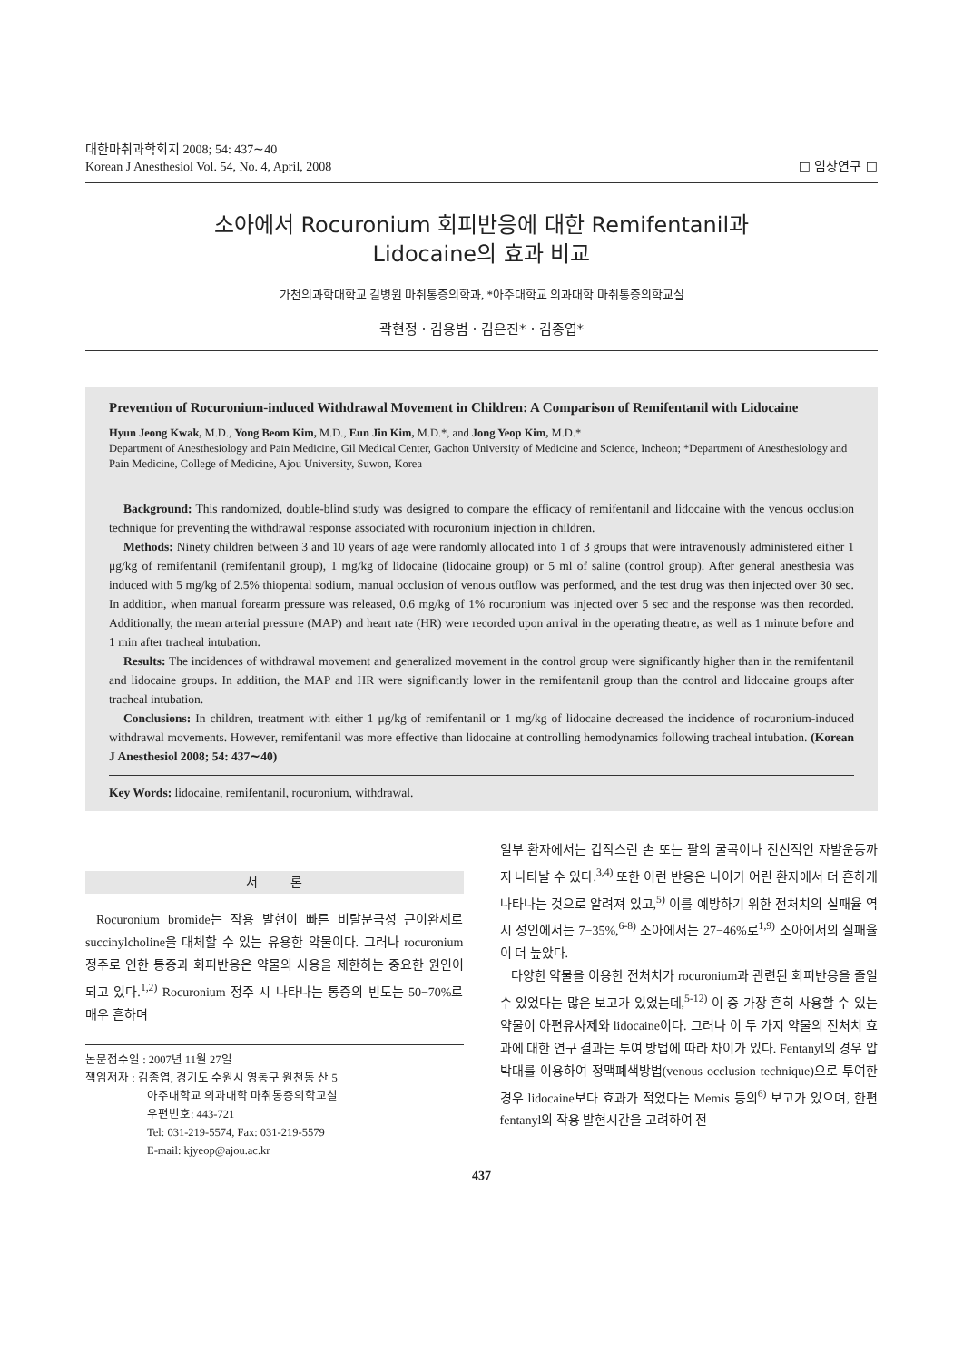대한마취과학회지 2008; 54: 437∼40
Korean J Anesthesiol Vol. 54, No. 4, April, 2008
□ 임상연구 □
소아에서 Rocuronium 회피반응에 대한 Remifentanil과
Lidocaine의 효과 비교
가천의과학대학교 길병원 마취통증의학과, *아주대학교 의과대학 마취통증의학교실
곽현정ㆍ김용범ㆍ김은진*ㆍ김종엽*
Prevention of Rocuronium-induced Withdrawal Movement in Children: A Comparison of Remifentanil with Lidocaine
Hyun Jeong Kwak, M.D., Yong Beom Kim, M.D., Eun Jin Kim, M.D.*, and Jong Yeop Kim, M.D.*
Department of Anesthesiology and Pain Medicine, Gil Medical Center, Gachon University of Medicine and Science, Incheon; *Department of Anesthesiology and Pain Medicine, College of Medicine, Ajou University, Suwon, Korea
Background: This randomized, double-blind study was designed to compare the efficacy of remifentanil and lidocaine with the venous occlusion technique for preventing the withdrawal response associated with rocuronium injection in children.
Methods: Ninety children between 3 and 10 years of age were randomly allocated into 1 of 3 groups that were intravenously administered either 1 μg/kg of remifentanil (remifentanil group), 1 mg/kg of lidocaine (lidocaine group) or 5 ml of saline (control group). After general anesthesia was induced with 5 mg/kg of 2.5% thiopental sodium, manual occlusion of venous outflow was performed, and the test drug was then injected over 30 sec. In addition, when manual forearm pressure was released, 0.6 mg/kg of 1% rocuronium was injected over 5 sec and the response was then recorded. Additionally, the mean arterial pressure (MAP) and heart rate (HR) were recorded upon arrival in the operating theatre, as well as 1 minute before and 1 min after tracheal intubation.
Results: The incidences of withdrawal movement and generalized movement in the control group were significantly higher than in the remifentanil and lidocaine groups. In addition, the MAP and HR were significantly lower in the remifentanil group than the control and lidocaine groups after tracheal intubation.
Conclusions: In children, treatment with either 1 μg/kg of remifentanil or 1 mg/kg of lidocaine decreased the incidence of rocuronium-induced withdrawal movements. However, remifentanil was more effective than lidocaine at controlling hemodynamics following tracheal intubation. (Korean J Anesthesiol 2008; 54: 437∼40)
Key Words: lidocaine, remifentanil, rocuronium, withdrawal.
서 론
Rocuronium bromide는 작용 발현이 빠른 비탈분극성 근이완제로 succinylcholine을 대체할 수 있는 유용한 약물이다. 그러나 rocuronium 정주로 인한 통증과 회피반응은 약물의 사용을 제한하는 중요한 원인이 되고 있다.<sup>1,2)</sup> Rocuronium 정주 시 나타나는 통증의 빈도는 50−70%로 매우 흔하며
논문접수일 : 2007년 11월 27일
책임저자 : 김종엽, 경기도 수원시 영통구 원천동 산 5
아주대학교 의과대학 마취통증의학교실
우편번호: 443-721
Tel: 031-219-5574, Fax: 031-219-5579
E-mail: kjyeop@ajou.ac.kr
일부 환자에서는 갑작스런 손 또는 팔의 굴곡이나 전신적인 자발운동까지 나타날 수 있다.<sup>3,4)</sup> 또한 이런 반응은 나이가 어린 환자에서 더 흔하게 나타나는 것으로 알려져 있고,<sup>5)</sup> 이를 예방하기 위한 전처치의 실패율 역시 성인에서는 7−35%,<sup>6-8)</sup> 소아에서는 27−46%로<sup>1,9)</sup> 소아에서의 실패율이 더 높았다.
다양한 약물을 이용한 전처치가 rocuronium과 관련된 회피반응을 줄일 수 있었다는 많은 보고가 있었는데,<sup>5-12)</sup> 이 중 가장 흔히 사용할 수 있는 약물이 아편유사제와 lidocaine이다. 그러나 이 두 가지 약물의 전처치 효과에 대한 연구 결과는 투여 방법에 따라 차이가 있다. Fentanyl의 경우 압박대를 이용하여 정맥폐색방법(venous occlusion technique)으로 투여한 경우 lidocaine보다 효과가 적었다는 Memis 등의<sup>6)</sup> 보고가 있으며, 한편 fentanyl의 작용 발현시간을 고려하여 전
437